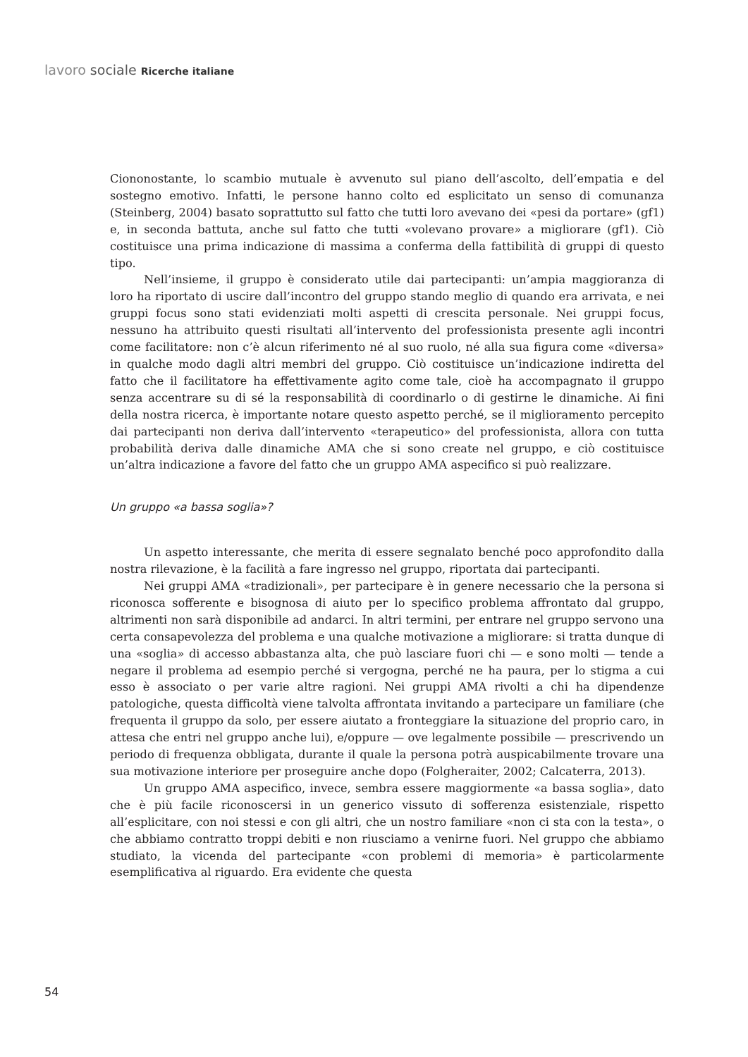lavoro sociale Ricerche italiane
Ciononostante, lo scambio mutuale è avvenuto sul piano dell’ascolto, dell’empatia e del sostegno emotivo. Infatti, le persone hanno colto ed esplicitato un senso di comunanza (Steinberg, 2004) basato soprattutto sul fatto che tutti loro avevano dei «pesi da portare» (gf1) e, in seconda battuta, anche sul fatto che tutti «volevano provare» a migliorare (gf1). Ciò costituisce una prima indicazione di massima a conferma della fattibilità di gruppi di questo tipo.
Nell’insieme, il gruppo è considerato utile dai partecipanti: un’ampia maggioranza di loro ha riportato di uscire dall’incontro del gruppo stando meglio di quando era arrivata, e nei gruppi focus sono stati evidenziati molti aspetti di crescita personale. Nei gruppi focus, nessuno ha attribuito questi risultati all’intervento del professionista presente agli incontri come facilitatore: non c’è alcun riferimento né al suo ruolo, né alla sua figura come «diversa» in qualche modo dagli altri membri del gruppo. Ciò costituisce un’indicazione indiretta del fatto che il facilitatore ha effettivamente agito come tale, cioè ha accompagnato il gruppo senza accentrare su di sé la responsabilità di coordinarlo o di gestirne le dinamiche. Ai fini della nostra ricerca, è importante notare questo aspetto perché, se il miglioramento percepito dai partecipanti non deriva dall’intervento «terapeutico» del professionista, allora con tutta probabilità deriva dalle dinamiche AMA che si sono create nel gruppo, e ciò costituisce un’altra indicazione a favore del fatto che un gruppo AMA aspecifico si può realizzare.
Un gruppo «a bassa soglia»?
Un aspetto interessante, che merita di essere segnalato benché poco approfondito dalla nostra rilevazione, è la facilità a fare ingresso nel gruppo, riportata dai partecipanti.
Nei gruppi AMA «tradizionali», per partecipare è in genere necessario che la persona si riconosca sofferente e bisognosa di aiuto per lo specifico problema affrontato dal gruppo, altrimenti non sarà disponibile ad andarci. In altri termini, per entrare nel gruppo servono una certa consapevolezza del problema e una qualche motivazione a migliorare: si tratta dunque di una «soglia» di accesso abbastanza alta, che può lasciare fuori chi — e sono molti — tende a negare il problema ad esempio perché si vergogna, perché ne ha paura, per lo stigma a cui esso è associato o per varie altre ragioni. Nei gruppi AMA rivolti a chi ha dipendenze patologiche, questa difficoltà viene talvolta affrontata invitando a partecipare un familiare (che frequenta il gruppo da solo, per essere aiutato a fronteggiare la situazione del proprio caro, in attesa che entri nel gruppo anche lui), e/oppure — ove legalmente possibile — prescrivendo un periodo di frequenza obbligata, durante il quale la persona potrà auspicabilmente trovare una sua motivazione interiore per proseguire anche dopo (Folgheraiter, 2002; Calcaterra, 2013).
Un gruppo AMA aspecifico, invece, sembra essere maggiormente «a bassa soglia», dato che è più facile riconoscersi in un generico vissuto di sofferenza esistenziale, rispetto all’esplicitare, con noi stessi e con gli altri, che un nostro familiare «non ci sta con la testa», o che abbiamo contratto troppi debiti e non riusciamo a venirne fuori. Nel gruppo che abbiamo studiato, la vicenda del partecipante «con problemi di memoria» è particolarmente esemplificativa al riguardo. Era evidente che questa
54